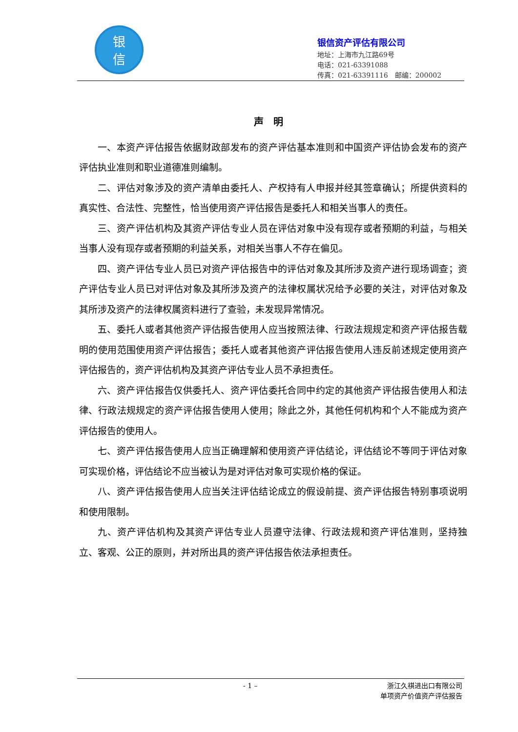银
信
银信资产评估有限公司
地址：上海市九江路69号
电话：021-63391088
传真：021-63391116　邮编：200002
声明
一、本资产评估报告依据财政部发布的资产评估基本准则和中国资产评估协会发布的资产评估执业准则和职业道德准则编制。
二、评估对象涉及的资产清单由委托人、产权持有人申报并经其签章确认；所提供资料的真实性、合法性、完整性，恰当使用资产评估报告是委托人和相关当事人的责任。
三、资产评估机构及其资产评估专业人员在评估对象中没有现存或者预期的利益，与相关当事人没有现存或者预期的利益关系，对相关当事人不存在偏见。
四、资产评估专业人员已对资产评估报告中的评估对象及其所涉及资产进行现场调查；资产评估专业人员已对评估对象及其所涉及资产的法律权属状况给予必要的关注，对评估对象及其所涉及资产的法律权属资料进行了查验，未发现异常情况。
五、委托人或者其他资产评估报告使用人应当按照法律、行政法规规定和资产评估报告载明的使用范围使用资产评估报告；委托人或者其他资产评估报告使用人违反前述规定使用资产评估报告的，资产评估机构及其资产评估专业人员不承担责任。
六、资产评估报告仅供委托人、资产评估委托合同中约定的其他资产评估报告使用人和法律、行政法规规定的资产评估报告使用人使用；除此之外，其他任何机构和个人不能成为资产评估报告的使用人。
七、资产评估报告使用人应当正确理解和使用资产评估结论，评估结论不等同于评估对象可实现价格，评估结论不应当被认为是对评估对象可实现价格的保证。
八、资产评估报告使用人应当关注评估结论成立的假设前提、资产评估报告特别事项说明和使用限制。
九、资产评估机构及其资产评估专业人员遵守法律、行政法规和资产评估准则，坚持独立、客观、公正的原则，并对所出具的资产评估报告依法承担责任。
- 1 –
浙江久祺进出口有限公司
单项资产价值资产评估报告